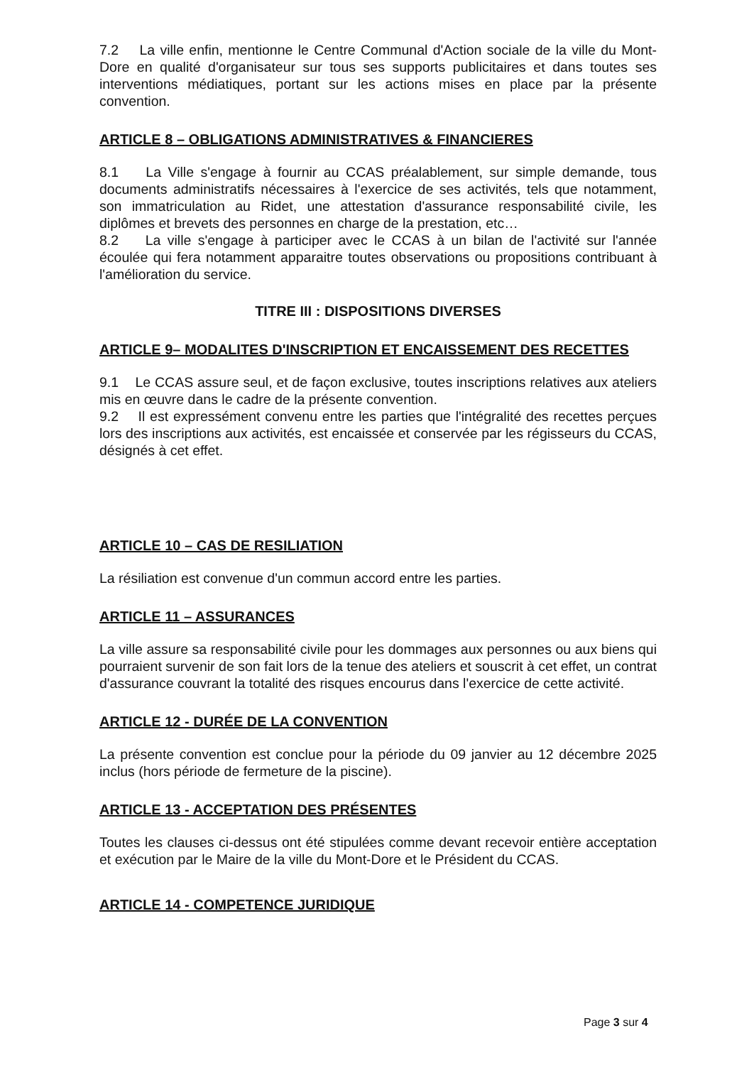7.2 La ville enfin, mentionne le Centre Communal d'Action sociale de la ville du Mont-Dore en qualité d'organisateur sur tous ses supports publicitaires et dans toutes ses interventions médiatiques, portant sur les actions mises en place par la présente convention.
ARTICLE 8 – OBLIGATIONS ADMINISTRATIVES & FINANCIERES
8.1 La Ville s'engage à fournir au CCAS préalablement, sur simple demande, tous documents administratifs nécessaires à l'exercice de ses activités, tels que notamment, son immatriculation au Ridet, une attestation d'assurance responsabilité civile, les diplômes et brevets des personnes en charge de la prestation, etc…
8.2 La ville s'engage à participer avec le CCAS à un bilan de l'activité sur l'année écoulée qui fera notamment apparaitre toutes observations ou propositions contribuant à l'amélioration du service.
TITRE III : DISPOSITIONS DIVERSES
ARTICLE 9– MODALITES D'INSCRIPTION ET ENCAISSEMENT DES RECETTES
9.1 Le CCAS assure seul, et de façon exclusive, toutes inscriptions relatives aux ateliers mis en œuvre dans le cadre de la présente convention.
9.2 Il est expressément convenu entre les parties que l'intégralité des recettes perçues lors des inscriptions aux activités, est encaissée et conservée par les régisseurs du CCAS, désignés à cet effet.
ARTICLE 10 – CAS DE RESILIATION
La résiliation est convenue d'un commun accord entre les parties.
ARTICLE 11 – ASSURANCES
La ville assure sa responsabilité civile pour les dommages aux personnes ou aux biens qui pourraient survenir de son fait lors de la tenue des ateliers et souscrit à cet effet, un contrat d'assurance couvrant la totalité des risques encourus dans l'exercice de cette activité.
ARTICLE 12 - DURÉE DE LA CONVENTION
La présente convention est conclue pour la période du 09 janvier au 12 décembre 2025 inclus (hors période de fermeture de la piscine).
ARTICLE 13 - ACCEPTATION DES PRÉSENTES
Toutes les clauses ci-dessus ont été stipulées comme devant recevoir entière acceptation et exécution par le Maire de la ville du Mont-Dore et le Président du CCAS.
ARTICLE 14 - COMPETENCE JURIDIQUE
Page 3 sur 4